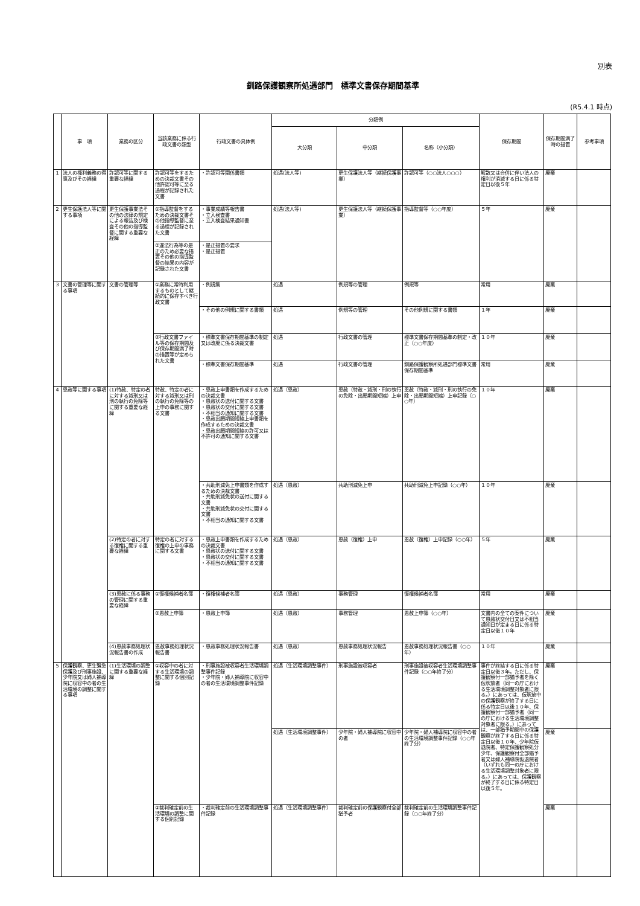別表
釧路保護観察所処遇部門　標準文書保存期間基準
(R5.4.1 時点)
| | 事 項 | 業務の区分 | 当該業務に係る行政文書の類型 | 行政文書の具体例 | 分類例 | | | 保存期間 | 保存期間満了時の措置 | 参考事項 |
| --- | --- | --- | --- | --- | --- | --- | --- | --- | --- | --- |
| | | | | | 大分類 | 中分類 | 名称（小分類） | | | |
| 1 | 法人の権利義務の得喪及びその経緯 | 許認可等に関する重要な経緯 | 許認可等をするための決裁文書その他許認可等に至る過程が記録された文書 | ・許認可等関係書類 | 処遇(法人等) | 更生保護法人等（継続保護事業） | 許認可等（○○法人○○○） | 解散又は合併に伴い法人の権利が消滅する日に係る特定日以後５年 | 廃棄 | |
| 2 | 更生保護法人等に関する事項 | 更生保護事業法その他の法律の規定による報告及び検査その他の指導監督に関する重要な経緯 | ①指導監督をするための決裁文書その他指導監督に至る過程が記録された文書 | ・事業成績等報告書 ・立入検査書 ・立入検査結果通知書 | 処遇(法人等) | 更生保護法人等（継続保護事業） | 指導監督等（○○年度） | ５年 | 廃棄 | |
| | | | ②違法行為等の是正のため必要な措置その他の指導監督の結果の内容が記録された文書 | ・是正措置の要求 ・是正措置 | | | | | | |
| 3 | 文書の管理等に関する事項 | 文書の管理等 | ①業務に常時利用するものとして継続的に保存すべき行政文書 | ・例規集 | 処遇 | 例規等の管理 | 例規等 | 常用 | 廃棄 | |
| | | | | ・その他の例規に関する書類 | 処遇 | 例規等の管理 | その他例規に関する書類 | １年 | 廃棄 | |
| | | | ②行政文書ファイル等の保存期間及び保存期間満了時の措置等が定められた文書 | ・標準文書保存期間基準の制定又は改廃に係る決裁文書 | 処遇 | 行政文書の管理 | 標準文書保存期間基準の制定・改正（○○年度） | １０年 | 廃棄 | |
| | | | | ・標準文書保存期間基準 | 処遇 | 行政文書の管理 | 釧路保護観察所処遇部門標準文書保存期間基準 | 常用 | 廃棄 | |
| 4 | 恩赦等に関する事項 | (1)特赦、特定の者に対する減刑又は刑の執行の免除等に関する重要な経緯 | 特赦、特定の者に対する減刑又は刑の執行の免除等の上申の事務に関する文書 | ・恩赦上申書類を作成するための決裁文書 ・恩赦状の送付に関する文書 ・恩赦状の交付に関する文書 ・不相当の通知に関する文書 ・恩赦出願期間短縮上申書類を作成するための決裁文書 ・恩赦出願期間短縮の許可又は不許可の通知に関する文書 | 処遇（恩赦） | 恩赦（特赦・減刑・刑の執行の免除・出願期間短縮）上申 | 恩赦（特赦・減刑・刑の執行の免除・出願期間短縮）上申記録（○○年） | １０年 | 廃棄 | |
| | | | | ・共助刑減免上申書類を作成するための決裁文書 ・共助刑減免状の送付に関する文書 ・共助刑減免状の交付に関する文書 ・不相当の通知に関する文書 | 処遇（恩赦） | 共助刑減免上申 | 共助刑減免上申記録（○○年） | １０年 | 廃棄 | |
| | | (2)特定の者に対する復権に関する重要な経緯 | 特定の者に対する復権の上申の事務に関する文書 | ・恩赦上申書類を作成するための決裁文書 ・恩赦状の送付に関する文書 ・恩赦状の交付に関する文書 ・不相当の通知に関する文書 | 処遇（恩赦） | 恩赦（復権）上申 | 恩赦（復権）上申記録（○○年） | ５年 | 廃棄 | |
| | | (3)恩赦に係る事務の管理に関する重要な経緯 | ①復権候補者名簿 | ・復権候補者名簿 | 処遇（恩赦） | 事務管理 | 復権候補者名簿 | 常用 | 廃棄 | |
| | | | ②恩赦上申簿 | ・恩赦上申簿 | 処遇（恩赦） | 事務管理 | 恩赦上申簿（○○年） | 文書内の全ての案件について恩赦状交付日又は不相当通知日が定まる日に係る特定日以後１０年 | 廃棄 | |
| | | (4)恩赦事務処理状況報告書の作成 | 恩赦事務処理状況報告書 | ・恩赦事務処理状況報告書 | 処遇（恩赦） | 恩赦事務処理状況報告 | 恩赦事務処理状況報告書（○○年） | １０年 | 廃棄 | |
| 5 | 保護観察、更生緊急保護及び刑事施設、少年院又は婦人補導院に収容中の者の生活環境の調整に関する事項 | (1)生活環境の調整に関する重要な経緯 | ①収容中の者に対する生活環境の調整に関する個別記録 | ・刑事施設被収容者生活環境調整事件記録 ・少年院・婦人補導院に収容中の者の生活環境調整事件記録 | 処遇（生活環境調整事件） | 刑事施設被収容者 | 刑事施設被収容者生活環境調整事件記録（○○年終了分） | 事件が終結する日に係る特定日以後３年。ただし、保護観察付一部猶予者を除く仮釈放者（同一の庁における生活環境調整対象者に限る。）にあっては、仮釈放中の保護観察が終了する日に係る特定日以後１０年、保護観察付一部猶予者（同一の庁における生活環境調整対象者に限る。）にあっては、一部猶予期間中の保護観察が終了する日に係る特定日以後１０年、少年院仮退院者、特定保護観察処分少年、保護観察付全部猶予者又は婦人補導院仮退院者（いずれも同一の庁における生活環境調整対象者に限る。）にあっては、保護観察が終了する日に係る特定日以後５年。 | 廃棄 | |
| | | | | | 処遇（生活環境調整事件） | 少年院・婦人補導院に収容中の者 | 少年院・婦人補導院に収容中の者の生活環境調整事件記録（○○年終了分） | | 廃棄 | |
| | | | ②裁判確定前の生活環境の調整に関する個別記録 | ・裁判確定前の生活環境調整事件記録 | 処遇（生活環境調整事件） | 裁判確定前の保護観察付全部猶予者 | 裁判確定前の生活環境調整事件記録（○○年終了分） | | 廃棄 | |